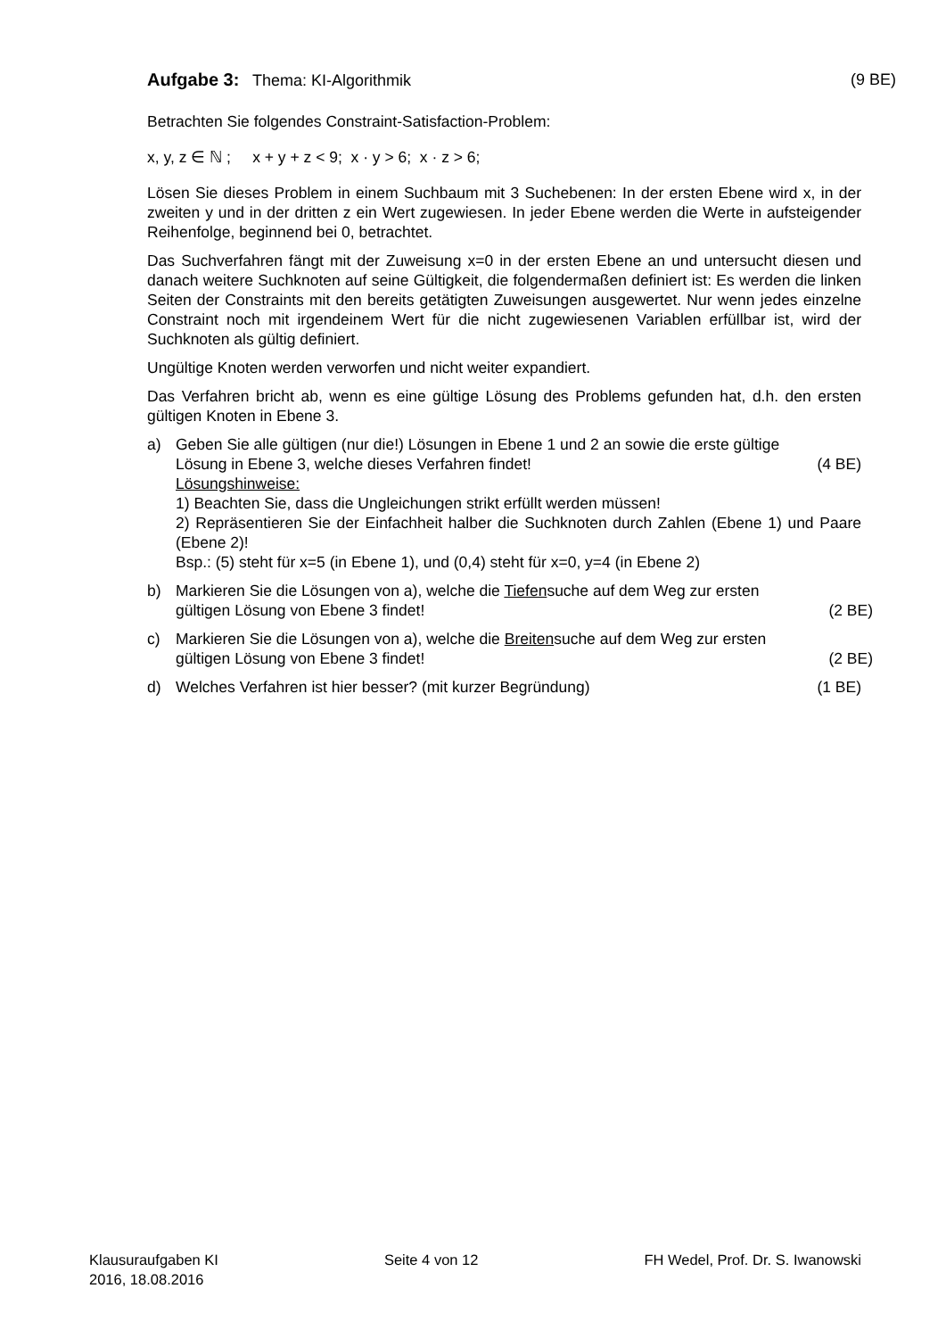Aufgabe 3: Thema: KI-Algorithmik (9 BE)
Betrachten Sie folgendes Constraint-Satisfaction-Problem:
x, y, z ∈ ℕ ; x + y + z < 9; x · y > 6; x · z > 6;
Lösen Sie dieses Problem in einem Suchbaum mit 3 Suchebenen: In der ersten Ebene wird x, in der zweiten y und in der dritten z ein Wert zugewiesen. In jeder Ebene werden die Werte in aufsteigender Reihenfolge, beginnend bei 0, betrachtet.
Das Suchverfahren fängt mit der Zuweisung x=0 in der ersten Ebene an und untersucht diesen und danach weitere Suchknoten auf seine Gültigkeit, die folgendermaßen definiert ist: Es werden die linken Seiten der Constraints mit den bereits getätigten Zuweisungen ausgewertet. Nur wenn jedes einzelne Constraint noch mit irgendeinem Wert für die nicht zugewiesenen Variablen erfüllbar ist, wird der Suchknoten als gültig definiert.
Ungültige Knoten werden verworfen und nicht weiter expandiert.
Das Verfahren bricht ab, wenn es eine gültige Lösung des Problems gefunden hat, d.h. den ersten gültigen Knoten in Ebene 3.
a) Geben Sie alle gültigen (nur die!) Lösungen in Ebene 1 und 2 an sowie die erste gültige
Lösung in Ebene 3, welche dieses Verfahren findet! (4 BE)
Lösungshinweise:
1) Beachten Sie, dass die Ungleichungen strikt erfüllt werden müssen!
2) Repräsentieren Sie der Einfachheit halber die Suchknoten durch Zahlen (Ebene 1) und Paare (Ebene 2)!
Bsp.: (5) steht für x=5 (in Ebene 1), und (0,4) steht für x=0, y=4 (in Ebene 2)
b) Markieren Sie die Lösungen von a), welche die Tiefensuche auf dem Weg zur ersten
gültigen Lösung von Ebene 3 findet! (2 BE)
c) Markieren Sie die Lösungen von a), welche die Breitensuche auf dem Weg zur ersten
gültigen Lösung von Ebene 3 findet! (2 BE)
d) Welches Verfahren ist hier besser? (mit kurzer Begründung) (1 BE)
Klausuraufgaben KI
2016, 18.08.2016 Seite 4 von 12 FH Wedel, Prof. Dr. S. Iwanowski